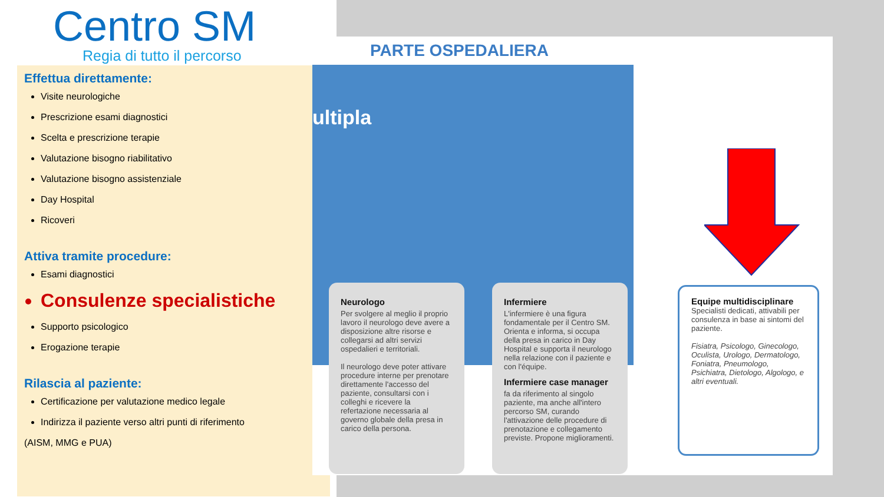Centro SM
Regia di tutto il percorso
Effettua direttamente:
Visite neurologiche
Prescrizione esami diagnostici
Scelta e prescrizione terapie
Valutazione bisogno riabilitativo
Valutazione bisogno assistenziale
Day Hospital
Ricoveri
Attiva tramite procedure:
Esami diagnostici
Consulenze specialistiche
Supporto psicologico
Erogazione terapie
Rilascia al paziente:
Certificazione per valutazione medico legale
Indirizza il paziente verso altri punti di riferimento
(AISM, MMG e PUA)
PARTE OSPEDALIERA
ultipla
Neurologo
Per svolgere al meglio il proprio lavoro il neurologo deve avere a disposizione altre risorse e collegarsi ad altri servizi ospedalieri e territoriali.
Il neurologo deve poter attivare procedure interne per prenotare direttamente l'accesso del paziente, consultarsi con i colleghi e ricevere la refertazione necessaria al governo globale della presa in carico della persona.
Infermiere
L'infermiere è una figura fondamentale per il Centro SM. Orienta e informa, si occupa della presa in carico in Day Hospital e supporta il neurologo nella relazione con il paziente e con l'équipe.
Infermiere case manager
fa da riferimento al singolo paziente, ma anche all'intero percorso SM, curando l'attivazione delle procedure di prenotazione e collegamento previste. Propone miglioramenti.
Equipe multidisciplinare
Specialisti dedicati, attivabili per consulenza in base ai sintomi del paziente.
Fisiatra, Psicologo, Ginecologo, Oculista, Urologo, Dermatologo, Foniatra, Pneumologo, Psichiatra, Dietologo, Algologo, e altri eventuali.